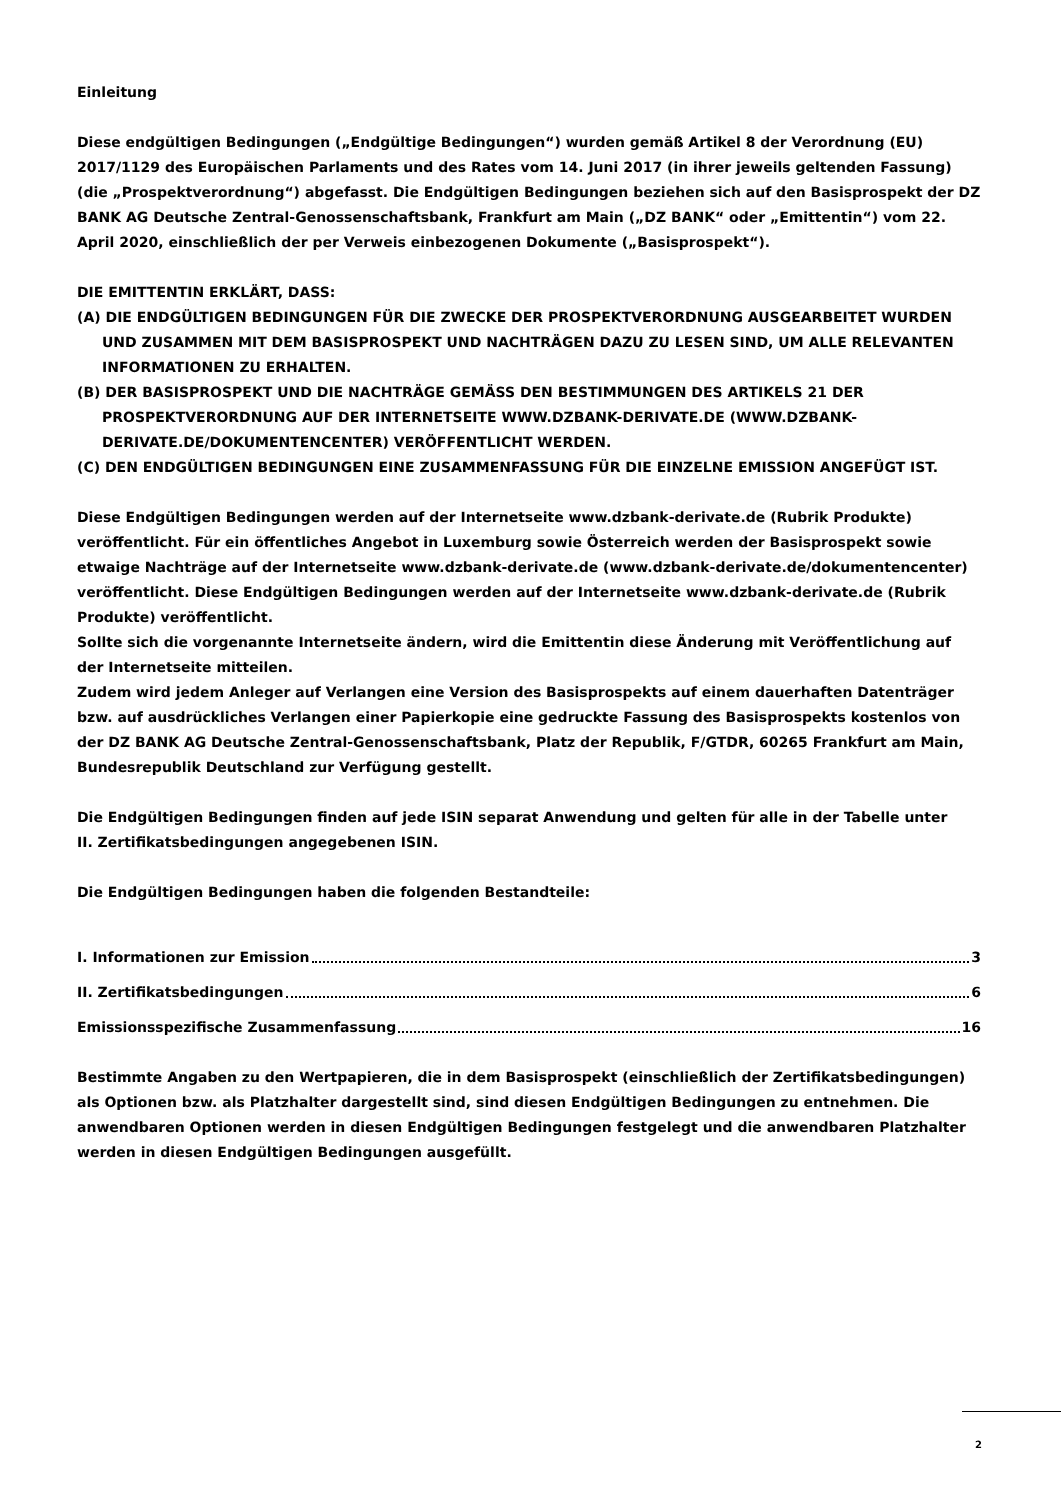Einleitung
Diese endgültigen Bedingungen („Endgültige Bedingungen“) wurden gemäß Artikel 8 der Verordnung (EU) 2017/1129 des Europäischen Parlaments und des Rates vom 14. Juni 2017 (in ihrer jeweils geltenden Fassung) (die „Prospektverordnung“) abgefasst. Die Endgültigen Bedingungen beziehen sich auf den Basisprospekt der DZ BANK AG Deutsche Zentral-Genossenschaftsbank, Frankfurt am Main („DZ BANK“ oder „Emittentin“) vom 22. April 2020, einschließlich der per Verweis einbezogenen Dokumente („Basisprospekt“).
DIE EMITTENTIN ERKLÄRT, DASS:
(A) DIE ENDGÜLTIGEN BEDINGUNGEN FÜR DIE ZWECKE DER PROSPEKTVERORDNUNG AUSGEARBEITET WURDEN UND ZUSAMMEN MIT DEM BASISPROSPEKT UND NACHTRÄGEN DAZU ZU LESEN SIND, UM ALLE RELEVANTEN INFORMATIONEN ZU ERHALTEN.
(B) DER BASISPROSPEKT UND DIE NACHTRÄGE GEMÄSS DEN BESTIMMUNGEN DES ARTIKELS 21 DER PROSPEKTVERORDNUNG AUF DER INTERNETSEITE WWW.DZBANK-DERIVATE.DE (WWW.DZBANK-DERIVATE.DE/DOKUMENTENCENTER) VERÖFFENTLICHT WERDEN.
(C) DEN ENDGÜLTIGEN BEDINGUNGEN EINE ZUSAMMENFASSUNG FÜR DIE EINZELNE EMISSION ANGEFÜGT IST.
Diese Endgültigen Bedingungen werden auf der Internetseite www.dzbank-derivate.de (Rubrik Produkte) veröffentlicht. Für ein öffentliches Angebot in Luxemburg sowie Österreich werden der Basisprospekt sowie etwaige Nachträge auf der Internetseite www.dzbank-derivate.de (www.dzbank-derivate.de/dokumentencenter) veröffentlicht. Diese Endgültigen Bedingungen werden auf der Internetseite www.dzbank-derivate.de (Rubrik Produkte) veröffentlicht.
Sollte sich die vorgenannte Internetseite ändern, wird die Emittentin diese Änderung mit Veröffentlichung auf der Internetseite mitteilen.
Zudem wird jedem Anleger auf Verlangen eine Version des Basisprospekts auf einem dauerhaften Datenträger bzw. auf ausdrückliches Verlangen einer Papierkopie eine gedruckte Fassung des Basisprospekts kostenlos von der DZ BANK AG Deutsche Zentral-Genossenschaftsbank, Platz der Republik, F/GTDR, 60265 Frankfurt am Main, Bundesrepublik Deutschland zur Verfügung gestellt.
Die Endgültigen Bedingungen finden auf jede ISIN separat Anwendung und gelten für alle in der Tabelle unter
II. Zertifikatsbedingungen angegebenen ISIN.
Die Endgültigen Bedingungen haben die folgenden Bestandteile:
I. Informationen zur Emission 3
II. Zertifikatsbedingungen 6
Emissionsspezifische Zusammenfassung 16
Bestimmte Angaben zu den Wertpapieren, die in dem Basisprospekt (einschließlich der Zertifikatsbedingungen) als Optionen bzw. als Platzhalter dargestellt sind, sind diesen Endgültigen Bedingungen zu entnehmen. Die anwendbaren Optionen werden in diesen Endgültigen Bedingungen festgelegt und die anwendbaren Platzhalter werden in diesen Endgültigen Bedingungen ausgefüllt.
2